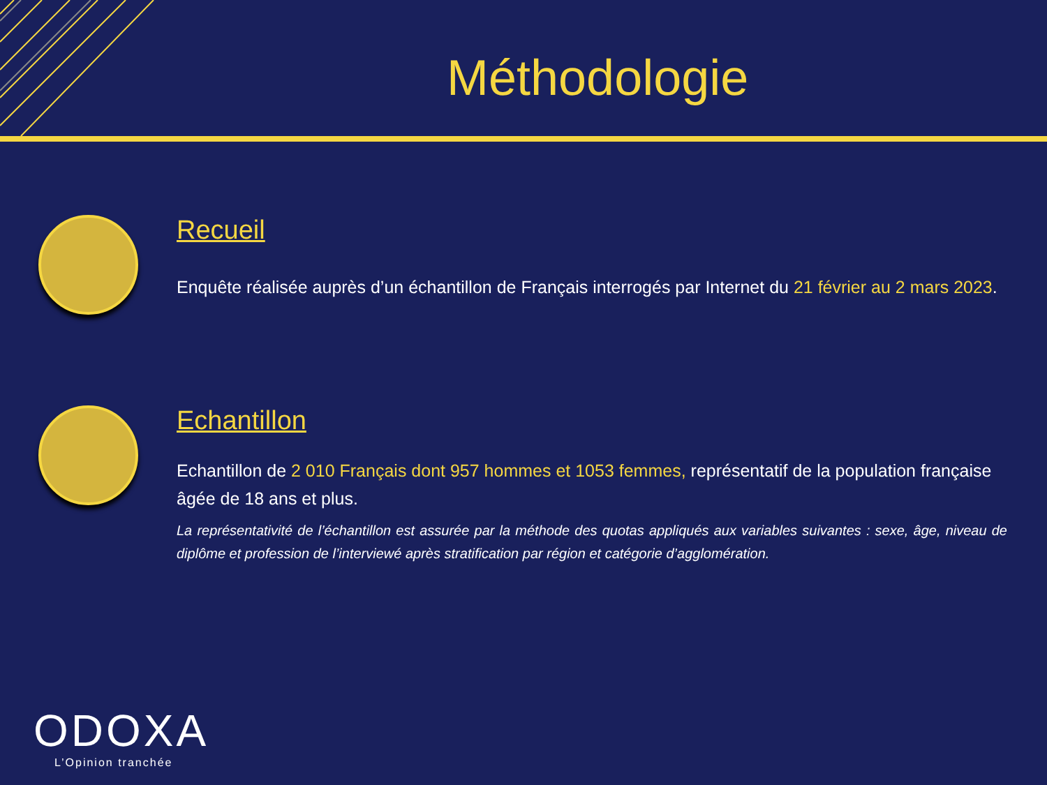Méthodologie
Recueil
Enquête réalisée auprès d’un échantillon de Français interrogés par Internet du 21 février au 2 mars 2023.
Echantillon
Echantillon de 2 010 Français dont 957 hommes et 1053 femmes, représentatif de la population française âgée de 18 ans et plus.
La représentativité de l’échantillon est assurée par la méthode des quotas appliqués aux variables suivantes : sexe, âge, niveau de diplôme et profession de l’interviewé après stratification par région et catégorie d’agglomération.
ODOXA
L’Opinion tranchée